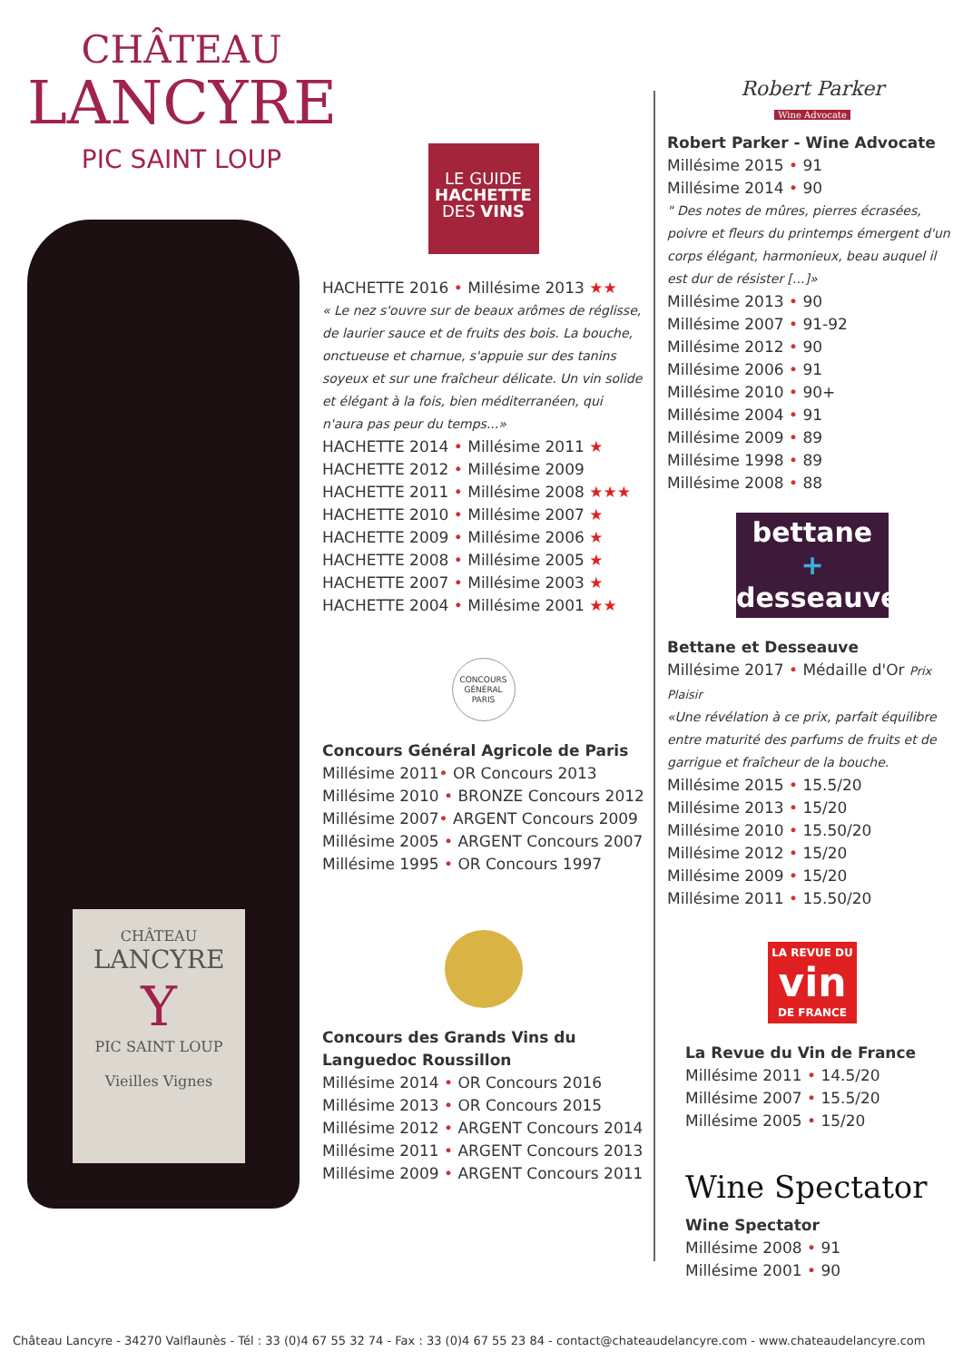CHÂTEAU
LANCYRE
PIC SAINT LOUP
CHÂTEAU
LANCYRE
Y
PIC SAINT LOUP
Vieilles Vignes
LE GUIDE
HACHETTE
DES VINS
HACHETTE 2016 • Millésime 2013 ★★
« Le nez s'ouvre sur de beaux arômes de réglisse, de laurier sauce et de fruits des bois. La bouche, onctueuse et charnue, s'appuie sur des tanins soyeux et sur une fraîcheur délicate. Un vin solide et élégant à la fois, bien méditerranéen, qui n'aura pas peur du temps...»
HACHETTE 2014 • Millésime 2011 ★
HACHETTE 2012 • Millésime 2009
HACHETTE 2011 • Millésime 2008 ★★★
HACHETTE 2010 • Millésime 2007 ★
HACHETTE 2009 • Millésime 2006 ★
HACHETTE 2008 • Millésime 2005 ★
HACHETTE 2007 • Millésime 2003 ★
HACHETTE 2004 • Millésime 2001 ★★
CONCOURS
GÉNÉRAL
PARIS
Concours Général Agricole de Paris
Millésime 2011• OR Concours 2013
Millésime 2010 • BRONZE Concours 2012
Millésime 2007• ARGENT Concours 2009
Millésime 2005 • ARGENT Concours 2007
Millésime 1995 • OR Concours 1997
Concours des Grands Vins du Languedoc Roussillon
Millésime 2014 • OR Concours 2016
Millésime 2013 • OR Concours 2015
Millésime 2012 • ARGENT Concours 2014
Millésime 2011 • ARGENT Concours 2013
Millésime 2009 • ARGENT Concours 2011
Robert Parker
Wine Advocate
Robert Parker - Wine Advocate
Millésime 2015 • 91
Millésime 2014 • 90
" Des notes de mûres, pierres écrasées, poivre et fleurs du printemps émergent d'un corps élégant, harmonieux, beau auquel il est dur de résister [...]»
Millésime 2013 • 90
Millésime 2007 • 91-92
Millésime 2012 • 90
Millésime 2006 • 91
Millésime 2010 • 90+
Millésime 2004 • 91
Millésime 2009 • 89
Millésime 1998 • 89
Millésime 2008 • 88
bettane +
desseauve
Bettane et Desseauve
Millésime 2017 • Médaille d'Or Prix Plaisir
«Une révélation à ce prix, parfait équilibre entre maturité des parfums de fruits et de garrigue et fraîcheur de la bouche.
Millésime 2015 • 15.5/20
Millésime 2013 • 15/20
Millésime 2010 • 15.50/20
Millésime 2012 • 15/20
Millésime 2009 • 15/20
Millésime 2011 • 15.50/20
LA REVUE DU
vin
DE FRANCE
La Revue du Vin de France
Millésime 2011 • 14.5/20
Millésime 2007 • 15.5/20
Millésime 2005 • 15/20
Wine Spectator
Wine Spectator
Millésime 2008 • 91
Millésime 2001 • 90
Château Lancyre - 34270 Valflaunès - Tél : 33 (0)4 67 55 32 74 - Fax : 33 (0)4 67 55 23 84 - contact@chateaudelancyre.com - www.chateaudelancyre.com